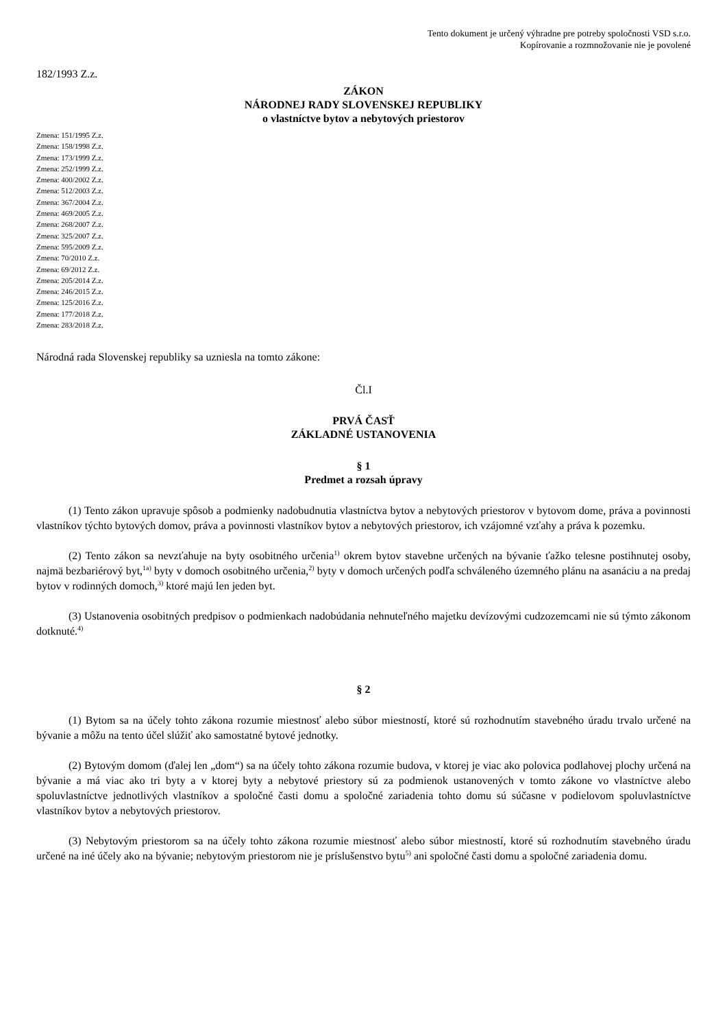Tento dokument je určený výhradne pre potreby spoločnosti VSD s.r.o.
Kopírovanie a rozmnožovanie nie je povolené
182/1993 Z.z.
ZÁKON
NÁRODNEJ RADY SLOVENSKEJ REPUBLIKY
o vlastníctve bytov a nebytových priestorov
Zmena: 151/1995 Z.z.
Zmena: 158/1998 Z.z.
Zmena: 173/1999 Z.z.
Zmena: 252/1999 Z.z.
Zmena: 400/2002 Z.z.
Zmena: 512/2003 Z.z.
Zmena: 367/2004 Z.z.
Zmena: 469/2005 Z.z.
Zmena: 268/2007 Z.z.
Zmena: 325/2007 Z.z.
Zmena: 595/2009 Z.z.
Zmena: 70/2010 Z.z.
Zmena: 69/2012 Z.z.
Zmena: 205/2014 Z.z.
Zmena: 246/2015 Z.z.
Zmena: 125/2016 Z.z.
Zmena: 177/2018 Z.z.
Zmena: 283/2018 Z.z.
Národná rada Slovenskej republiky sa uzniesla na tomto zákone:
Čl.I
PRVÁ ČASŤ
ZÁKLADNÉ USTANOVENIA
§ 1
Predmet a rozsah úpravy
(1) Tento zákon upravuje spôsob a podmienky nadobudnutia vlastníctva bytov a nebytových priestorov v bytovom dome, práva a povinnosti vlastníkov týchto bytových domov, práva a povinnosti vlastníkov bytov a nebytových priestorov, ich vzájomné vzťahy a práva k pozemku.
(2) Tento zákon sa nevzťahuje na byty osobitného určenia<sup>1)</sup> okrem bytov stavebne určených na bývanie ťažko telesne postihnutej osoby, najmä bezbariérový byt,<sup>1a)</sup> byty v domoch osobitného určenia,<sup>2)</sup> byty v domoch určených podľa schváleného územného plánu na asanáciu a na predaj bytov v rodinných domoch,<sup>3)</sup> ktoré majú len jeden byt.
(3) Ustanovenia osobitných predpisov o podmienkach nadobúdania nehnuteľného majetku devízovými cudzozemcami nie sú týmto zákonom dotknuté.<sup>4)</sup>
§ 2
(1) Bytom sa na účely tohto zákona rozumie miestnosť alebo súbor miestností, ktoré sú rozhodnutím stavebného úradu trvalo určené na bývanie a môžu na tento účel slúžiť ako samostatné bytové jednotky.
(2) Bytovým domom (ďalej len „dom“) sa na účely tohto zákona rozumie budova, v ktorej je viac ako polovica podlahovej plochy určená na bývanie a má viac ako tri byty a v ktorej byty a nebytové priestory sú za podmienok ustanovených v tomto zákone vo vlastníctve alebo spoluvlastníctve jednotlivých vlastníkov a spoločné časti domu a spoločné zariadenia tohto domu sú súčasne v podielovom spoluvlastníctve vlastníkov bytov a nebytových priestorov.
(3) Nebytovým priestorom sa na účely tohto zákona rozumie miestnosť alebo súbor miestností, ktoré sú rozhodnutím stavebného úradu určené na iné účely ako na bývanie; nebytovým priestorom nie je príslušenstvo bytu<sup>5)</sup> ani spoločné časti domu a spoločné zariadenia domu.